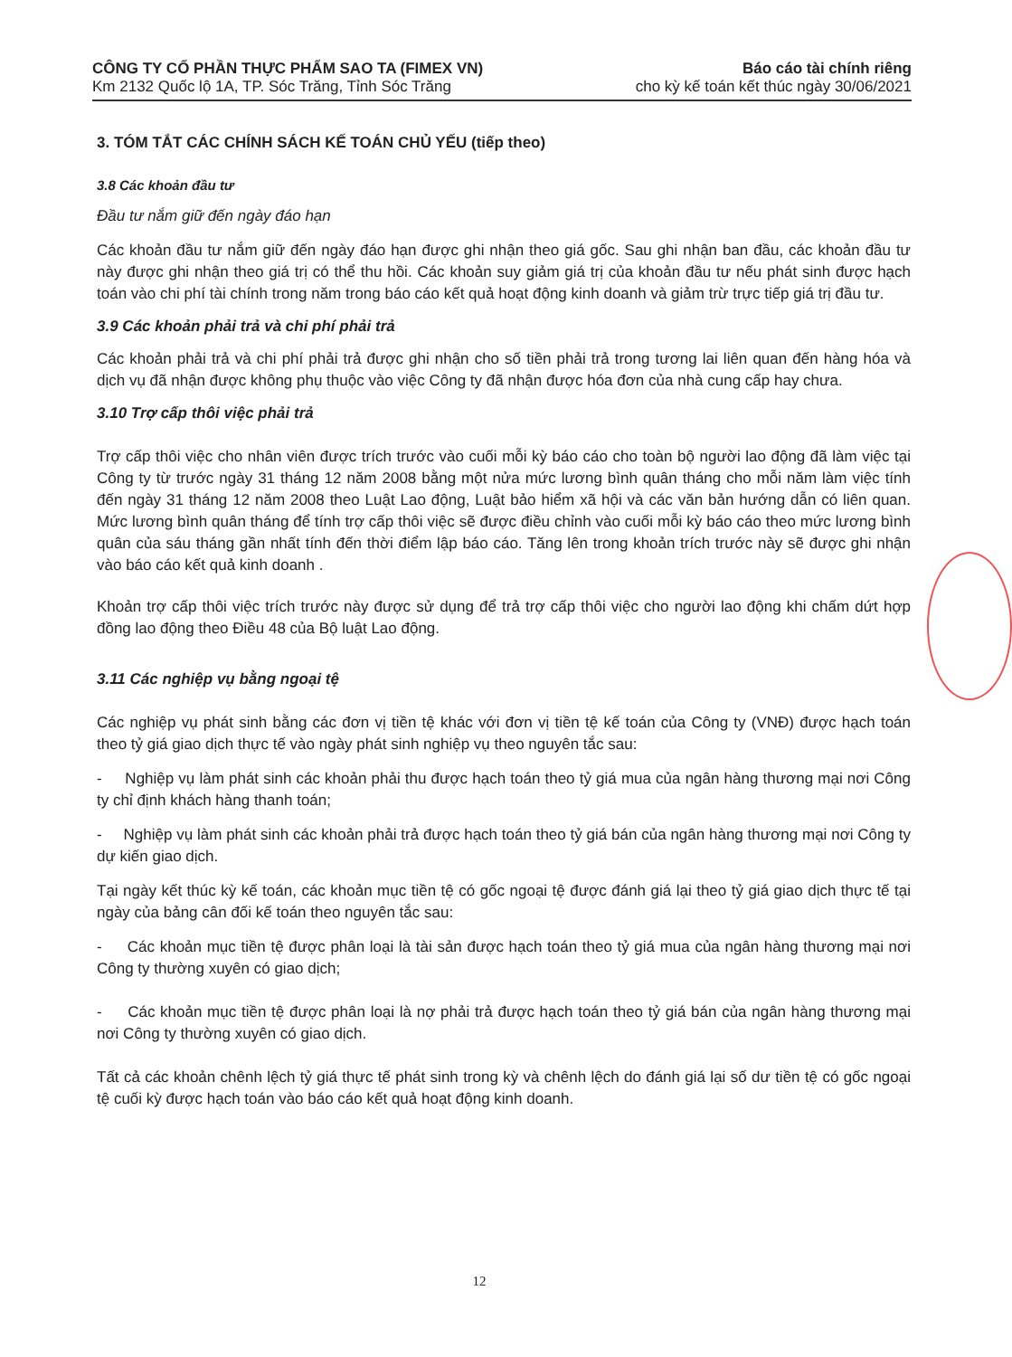CÔNG TY CỔ PHẦN THỰC PHẨM SAO TA (FIMEX VN) Báo cáo tài chính riêng
Km 2132 Quốc lộ 1A, TP. Sóc Trăng, Tỉnh Sóc Trăng cho kỳ kế toán kết thúc ngày 30/06/2021
3. TÓM TẮT CÁC CHÍNH SÁCH KẾ TOÁN CHỦ YẾU (tiếp theo)
3.8 Các khoản đầu tư
Đầu tư nắm giữ đến ngày đáo hạn
Các khoản đầu tư nắm giữ đến ngày đáo hạn được ghi nhận theo giá gốc. Sau ghi nhận ban đầu, các khoản đầu tư này được ghi nhận theo giá trị có thể thu hồi. Các khoản suy giảm giá trị của khoản đầu tư nếu phát sinh được hạch toán vào chi phí tài chính trong năm trong báo cáo kết quả hoạt động kinh doanh và giảm trừ trực tiếp giá trị đầu tư.
3.9 Các khoản phải trả và chi phí phải trả
Các khoản phải trả và chi phí phải trả được ghi nhận cho số tiền phải trả trong tương lai liên quan đến hàng hóa và dịch vụ đã nhận được không phụ thuộc vào việc Công ty đã nhận được hóa đơn của nhà cung cấp hay chưa.
3.10 Trợ cấp thôi việc phải trả
Trợ cấp thôi việc cho nhân viên được trích trước vào cuối mỗi kỳ báo cáo cho toàn bộ người lao động đã làm việc tại Công ty từ trước ngày 31 tháng 12 năm 2008 bằng một nửa mức lương bình quân tháng cho mỗi năm làm việc tính đến ngày 31 tháng 12 năm 2008 theo Luật Lao động, Luật bảo hiểm xã hội và các văn bản hướng dẫn có liên quan. Mức lương bình quân tháng để tính trợ cấp thôi việc sẽ được điều chỉnh vào cuối mỗi kỳ báo cáo theo mức lương bình quân của sáu tháng gần nhất tính đến thời điểm lập báo cáo. Tăng lên trong khoản trích trước này sẽ được ghi nhận vào báo cáo kết quả kinh doanh .
Khoản trợ cấp thôi việc trích trước này được sử dụng để trả trợ cấp thôi việc cho người lao động khi chấm dứt hợp đồng lao động theo Điều 48 của Bộ luật Lao động.
3.11 Các nghiệp vụ bằng ngoại tệ
Các nghiệp vụ phát sinh bằng các đơn vị tiền tệ khác với đơn vị tiền tệ kế toán của Công ty (VNĐ) được hạch toán theo tỷ giá giao dịch thực tế vào ngày phát sinh nghiệp vụ theo nguyên tắc sau:
- Nghiệp vụ làm phát sinh các khoản phải thu được hạch toán theo tỷ giá mua của ngân hàng thương mại nơi Công ty chỉ định khách hàng thanh toán;
- Nghiệp vụ làm phát sinh các khoản phải trả được hạch toán theo tỷ giá bán của ngân hàng thương mại nơi Công ty dự kiến giao dịch.
Tại ngày kết thúc kỳ kế toán, các khoản mục tiền tệ có gốc ngoại tệ được đánh giá lại theo tỷ giá giao dịch thực tế tại ngày của bảng cân đối kế toán theo nguyên tắc sau:
- Các khoản mục tiền tệ được phân loại là tài sản được hạch toán theo tỷ giá mua của ngân hàng thương mại nơi Công ty thường xuyên có giao dịch;
- Các khoản mục tiền tệ được phân loại là nợ phải trả được hạch toán theo tỷ giá bán của ngân hàng thương mại nơi Công ty thường xuyên có giao dịch.
Tất cả các khoản chênh lệch tỷ giá thực tế phát sinh trong kỳ và chênh lệch do đánh giá lại số dư tiền tệ có gốc ngoại tệ cuối kỳ được hạch toán vào báo cáo kết quả hoạt động kinh doanh.
12